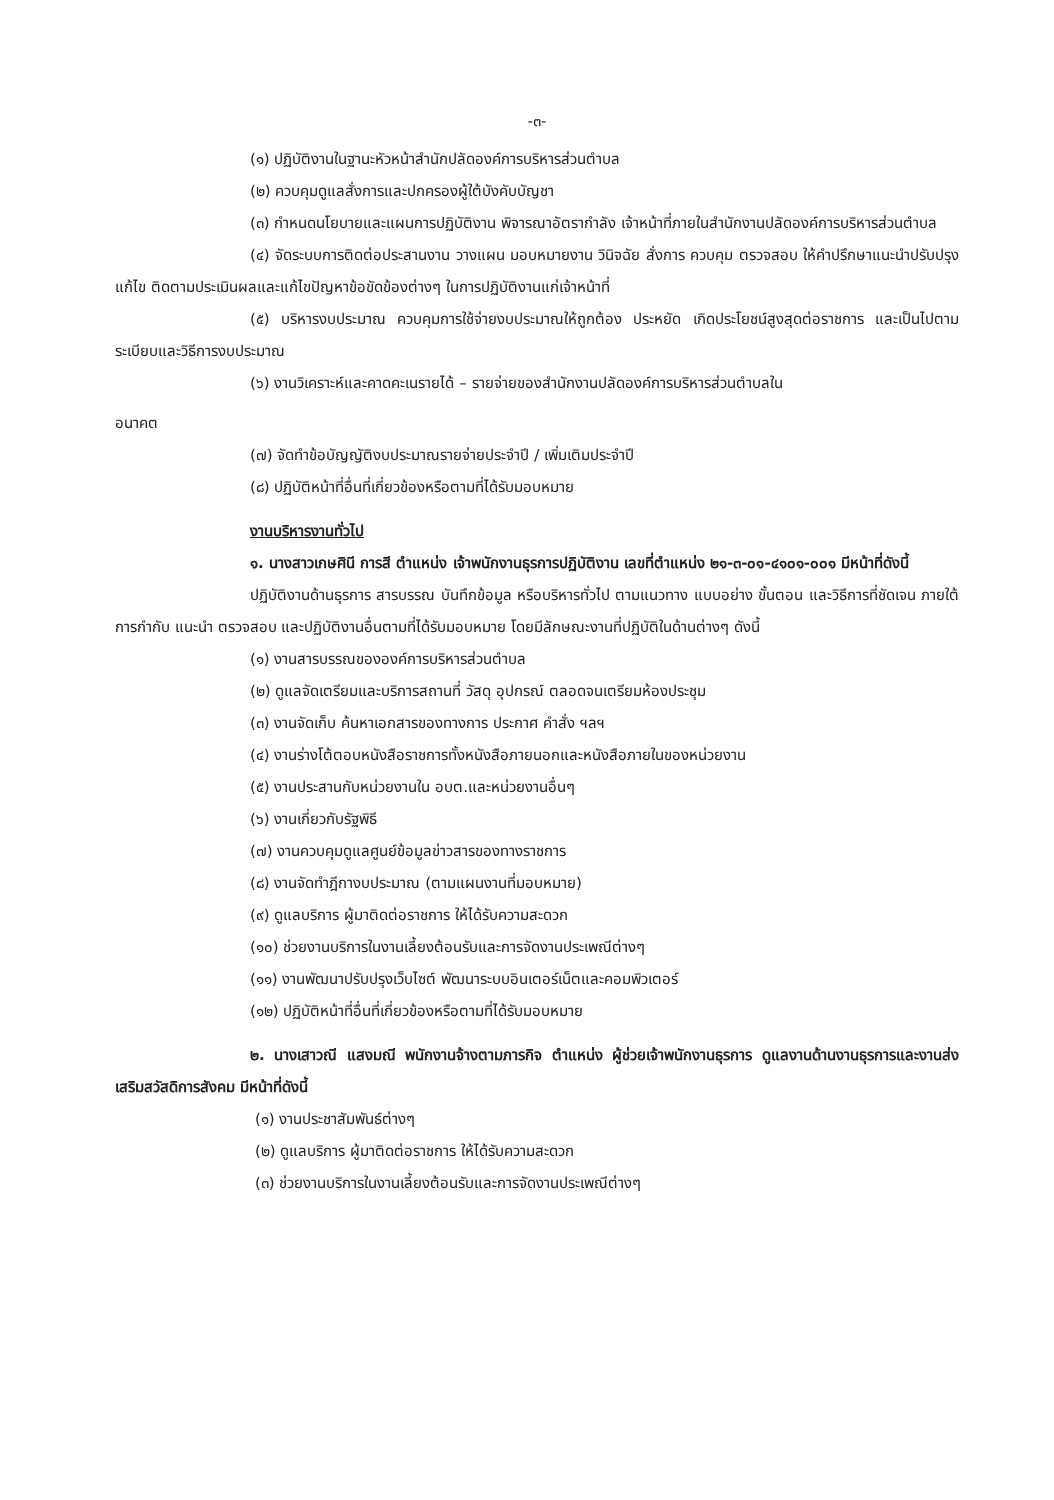-๓-
(๑) ปฏิบัติงานในฐานะหัวหน้าสำนักปลัดองค์การบริหารส่วนตำบล
(๒) ควบคุมดูแลสั่งการและปกครองผู้ใต้บังคับบัญชา
(๓) กำหนดนโยบายและแผนการปฏิบัติงาน พิจารณาอัตรากำลัง เจ้าหน้าที่ภายในสำนักงานปลัดองค์การบริหารส่วนตำบล
(๔) จัดระบบการติดต่อประสานงาน วางแผน มอบหมายงาน วินิจฉัย สั่งการ ควบคุม ตรวจสอบ ให้คำปรึกษาแนะนำปรับปรุงแก้ไข ติดตามประเมินผลและแก้ไขปัญหาข้อขัดข้องต่างๆ ในการปฏิบัติงานแก่เจ้าหน้าที่
(๕) บริหารงบประมาณ ควบคุมการใช้จ่ายงบประมาณให้ถูกต้อง ประหยัด เกิดประโยชน์สูงสุดต่อราชการ และเป็นไปตามระเบียบและวิธีการงบประมาณ
(๖) งานวิเคราะห์และคาดคะเนรายได้ – รายจ่ายของสำนักงานปลัดองค์การบริหารส่วนตำบลใน
อนาคต
(๗) จัดทำข้อบัญญัติงบประมาณรายจ่ายประจำปี / เพิ่มเติมประจำปี
(๘) ปฏิบัติหน้าที่อื่นที่เกี่ยวข้องหรือตามที่ได้รับมอบหมาย
งานบริหารงานทั่วไป
๑. นางสาวเกษศินี การสี ตำแหน่ง เจ้าพนักงานธุรการปฏิบัติงาน เลขที่ตำแหน่ง ๒๑-๓-๐๑-๔๑๐๑-๐๐๑ มีหน้าที่ดังนี้
ปฏิบัติงานด้านธุรการ สารบรรณ บันทึกข้อมูล หรือบริหารทั่วไป ตามแนวทาง แบบอย่าง ขั้นตอน และวิธีการที่ชัดเจน ภายใต้การกำกับ แนะนำ ตรวจสอบ และปฏิบัติงานอื่นตามที่ได้รับมอบหมาย โดยมีลักษณะงานที่ปฏิบัติในด้านต่างๆ ดังนี้
(๑) งานสารบรรณขององค์การบริหารส่วนตำบล
(๒) ดูแลจัดเตรียมและบริการสถานที่ วัสดุ อุปกรณ์ ตลอดจนเตรียมห้องประชุม
(๓) งานจัดเก็บ ค้นหาเอกสารของทางการ ประกาศ คำสั่ง ฯลฯ
(๔) งานร่างโต้ตอบหนังสือราชการทั้งหนังสือภายนอกและหนังสือภายในของหน่วยงาน
(๕) งานประสานกับหน่วยงานใน อบต.และหน่วยงานอื่นๆ
(๖) งานเกี่ยวกับรัฐพิธี
(๗) งานควบคุมดูแลศูนย์ข้อมูลข่าวสารของทางราชการ
(๘) งานจัดทำฎีกางบประมาณ (ตามแผนงานที่มอบหมาย)
(๙) ดูแลบริการ ผู้มาติดต่อราชการ ให้ได้รับความสะดวก
(๑๐) ช่วยงานบริการในงานเลี้ยงต้อนรับและการจัดงานประเพณีต่างๆ
(๑๑) งานพัฒนาปรับปรุงเว็บไซต์ พัฒนาระบบอินเตอร์เน็ตและคอมพิวเตอร์
(๑๒) ปฏิบัติหน้าที่อื่นที่เกี่ยวข้องหรือตามที่ได้รับมอบหมาย
๒. นางเสาวณี แสงมณี พนักงานจ้างตามภารกิจ ตำแหน่ง ผู้ช่วยเจ้าพนักงานธุรการ ดูแลงานด้านงานธุรการและงานส่งเสริมสวัสดิการสังคม มีหน้าที่ดังนี้
(๑) งานประชาสัมพันธ์ต่างๆ
(๒) ดูแลบริการ ผู้มาติดต่อราชการ ให้ได้รับความสะดวก
(๓) ช่วยงานบริการในงานเลี้ยงต้อนรับและการจัดงานประเพณีต่างๆ